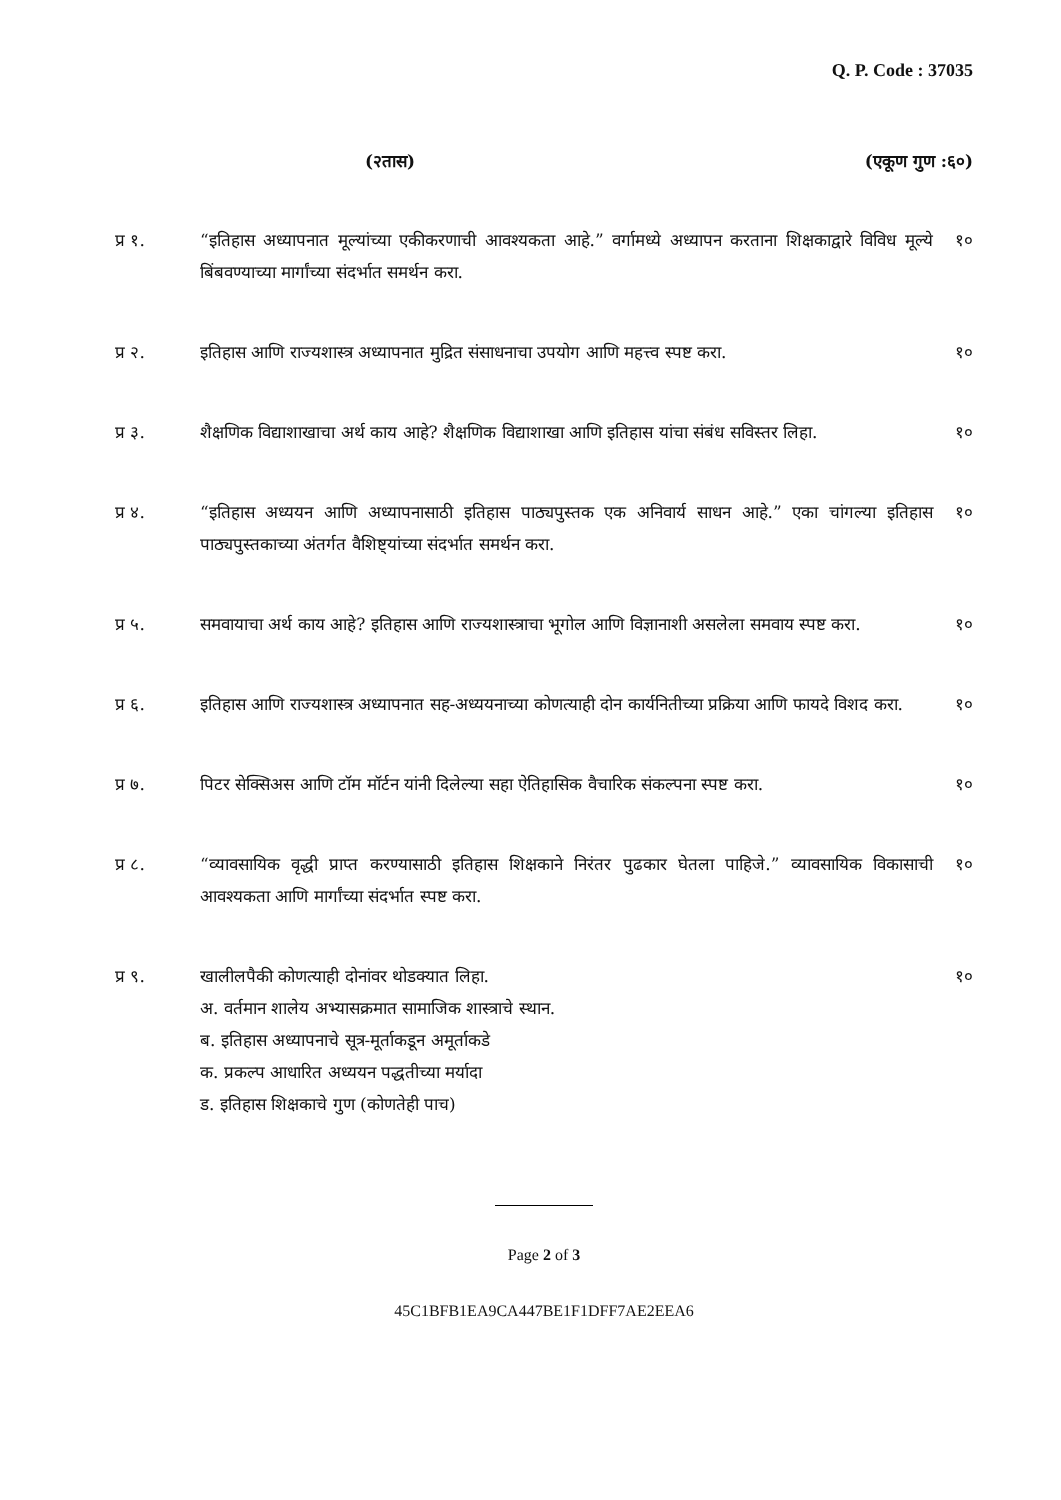Q. P. Code : 37035
(२तास) (एकूण गुण :६०)
प्र १. “इतिहास अध्यापनात मूल्यांच्या एकीकरणाची आवश्यकता आहे.” वर्गामध्ये अध्यापन करताना शिक्षकाद्वारे विविध मूल्ये बिंबवण्याच्या मार्गांच्या संदर्भात समर्थन करा.
१०
प्र २. इतिहास आणि राज्यशास्त्र अध्यापनात मुद्रित संसाधनाचा उपयोग आणि महत्त्व स्पष्ट करा.
१०
प्र ३. शैक्षणिक विद्याशाखाचा अर्थ काय आहे? शैक्षणिक विद्याशाखा आणि इतिहास यांचा संबंध सविस्तर लिहा.
१०
प्र ४. “इतिहास अध्ययन आणि अध्यापनासाठी इतिहास पाठ्यपुस्तक एक अनिवार्य साधन आहे.” एका चांगल्या इतिहास पाठ्यपुस्तकाच्या अंतर्गत वैशिष्ट्यांच्या संदर्भात समर्थन करा.
१०
प्र ५. समवायाचा अर्थ काय आहे? इतिहास आणि राज्यशास्त्राचा भूगोल आणि विज्ञानाशी असलेला समवाय स्पष्ट करा.
१०
प्र ६. इतिहास आणि राज्यशास्त्र अध्यापनात सह-अध्ययनाच्या कोणत्याही दोन कार्यनितीच्या प्रक्रिया आणि फायदे विशद करा.
१०
प्र ७. पिटर सेक्सिअस आणि टॉम मॉर्टन यांनी दिलेल्या सहा ऐतिहासिक वैचारिक संकल्पना स्पष्ट करा.
१०
प्र ८. “व्यावसायिक वृद्धी प्राप्त करण्यासाठी इतिहास शिक्षकाने निरंतर पुढकार घेतला पाहिजे.” व्यावसायिक विकासाची आवश्यकता आणि मार्गांच्या संदर्भात स्पष्ट करा.
१०
प्र ९. खालीलपैकी कोणत्याही दोनांवर थोडक्यात लिहा.
अ. वर्तमान शालेय अभ्यासक्रमात सामाजिक शास्त्राचे स्थान.
ब. इतिहास अध्यापनाचे सूत्र-मूर्ताकडून अमूर्ताकडे
क. प्रकल्प आधारित अध्ययन पद्धतीच्या मर्यादा
ड. इतिहास शिक्षकाचे गुण (कोणतेही पाच)
१०
Page 2 of 3
45C1BFB1EA9CA447BE1F1DFF7AE2EEA6